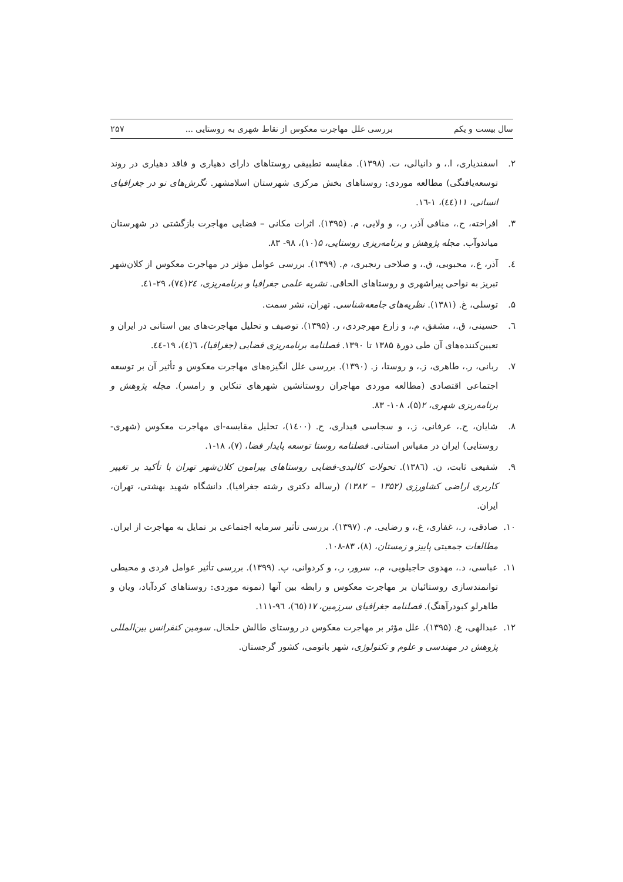سال بیست و یکم بررسی علل مهاجرت معکوس از نقاط شهری به روستایی ... ۲۵۷
۲. اسفندیاری، ا.، و دانیالی، ت. (۱۳۹۸). مقایسه تطبیقی روستاهای دارای دهیاری و فاقد دهیاری در روند توسعه‌یافتگی) مطالعه موردی: روستاهای بخش مرکزی شهرستان اسلامشهر. نگرش‌های نو در جغرافیای انسانی، ۱۱(٤٤)، ١-١٦.
۳. افراخته، ح.، منافی آذر، ر.، و ولایی، م. (۱۳۹۵). اثرات مکانی – فضایی مهاجرت بازگشتی در شهرستان میاندوآب. مجله پژوهش و برنامه‌ریزی روستایی، ۵(۱۰)، ۹۸- ۸۳.
٤. آذر، ع.، محبوبی، ق.، و صلاحی رنجبری، م. (۱۳۹۹). بررسی عوامل مؤثر در مهاجرت معکوس از کلان‌شهر تبریز به نواحی پیراشهری و روستاهای الحاقی. نشریه علمی جغرافیا و برنامه‌ریزی، ٢٤(٧٤)، ٢٩-٤١.
۵. توسلی، غ. (۱۳۸۱). نظریه‌های جامعه‌شناسی. تهران، نشر سمت.
٦. حسینی، ق.، مشفق، م.، و زارع مهرجردی، ر. (۱۳۹۵). توصیف و تحلیل مهاجرت‌های بین استانی در ایران و تعیین‌کننده‌های آن طی دورهٔ ۱۳۸۵ تا ۱۳۹۰. فصلنامه برنامه‌ریزی فضایی (جغرافیا)، ٦(٤)، ١٩-٤٤.
۷. ربانی، ر.، طاهری، ز.، و روستا، ز. (۱۳۹۰). بررسی علل انگیزه‌های مهاجرت معکوس و تأثیر آن بر توسعه اجتماعی اقتصادی (مطالعه موردی مهاجران روستانشین شهرهای تنکابن و رامسر). مجله پژوهش و برنامه‌ریزی شهری، ۲(۵)، ۱۰۸- ۸۳.
۸. شایان، ح.، عرفانی، ز.، و سجاسی قیداری، ح. (۱٤۰۰)، تحلیل مقایسه-ای مهاجرت معکوس (شهری-روستایی) ایران در مقیاس استانی. فصلنامه روستا توسعه پایدار فضا، (۷)، ۱۸-۱.
۹. شفیعی ثابت، ن. (۱۳۸٦). تحولات کالبدی-فضایی روستاهای پیرامون کلان‌شهر تهران با تأکید بر تغییر کاربری اراضی کشاورزی (۱۳۵۲ – ۱۳۸۲) (رساله دکتری رشته جغرافیا). دانشگاه شهید بهشتی، تهران، ایران.
۱۰. صادقی، ر.، غفاری، غ.، و رضایی. م. (۱۳۹۷). بررسی تأثیر سرمایه اجتماعی بر تمایل به مهاجرت از ایران. مطالعات جمعیتی پاییز و زمستان، (۸)، ۸۳-۱۰۸.
۱۱. عباسی، د.، مهدوی حاجیلویی، م.، سرور، ر.، و کردوانی، پ. (۱۳۹۹). بررسی تأثیر عوامل فردی و محیطی توانمندسازی روستائیان بر مهاجرت معکوس و رابطه بین آنها (نمونه موردی: روستاهای کردآباد، ویان و طاهرلو کبودرآهنگ). فصلنامه جغرافیای سرزمین، ۱۷(٦٥)، ٩٦-١١١.
۱۲. عبدالهی، ع. (۱۳۹۵). علل مؤثر بر مهاجرت معکوس در روستای طالش خلخال. سومین کنفرانس بین‌المللی پژوهش در مهندسی و علوم و تکنولوژی، شهر باتومی، کشور گرجستان.